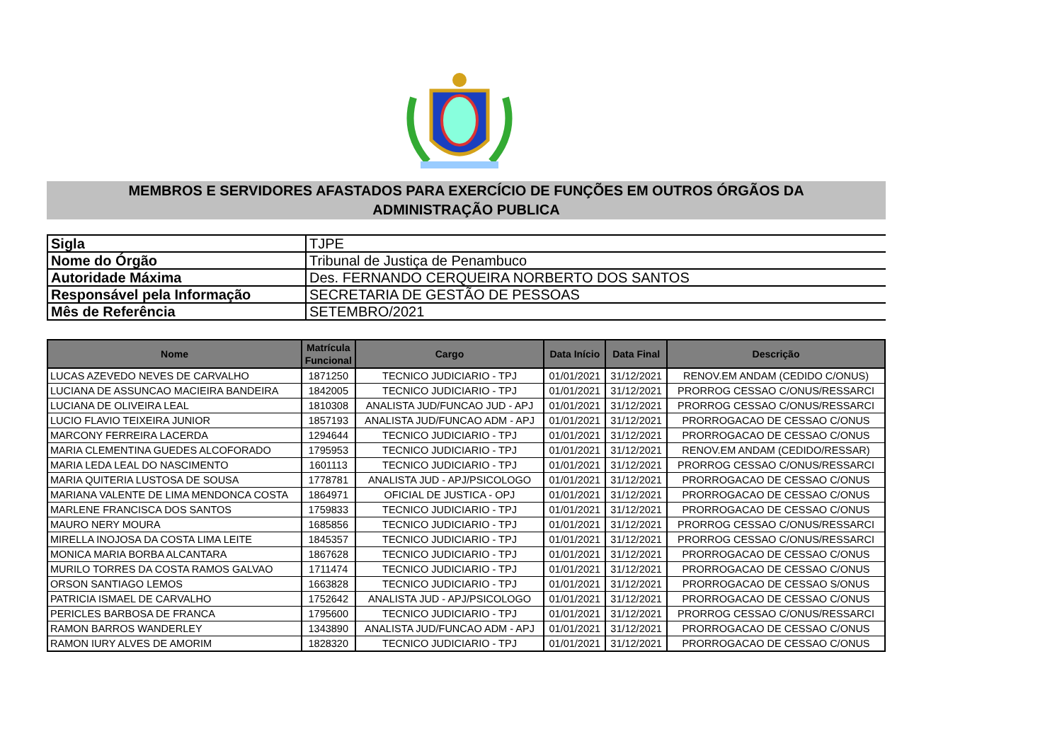MEMBROS E SERVIDORES AFASTADOS PARA EXERCÍCIO DE FUNÇÕES EM OUTROS ÓRGÃOS DA
ADMINISTRAÇÃO PUBLICA
| Sigla | TJPE |
| Nome do Órgão | Tribunal de Justiça de Penambuco |
| Autoridade Máxima | Des. FERNANDO CERQUEIRA NORBERTO DOS SANTOS |
| Responsável pela Informação | SECRETARIA DE GESTÃO DE PESSOAS |
| Mês de Referência | SETEMBRO/2021 |
| Nome | Matrícula Funcional | Cargo | Data Início | Data Final | Descrição |
| --- | --- | --- | --- | --- | --- |
| LUCAS AZEVEDO NEVES DE CARVALHO | 1871250 | TECNICO JUDICIARIO - TPJ | 01/01/2021 | 31/12/2021 | RENOV.EM ANDAM (CEDIDO C/ONUS) |
| LUCIANA DE ASSUNCAO MACIEIRA BANDEIRA | 1842005 | TECNICO JUDICIARIO - TPJ | 01/01/2021 | 31/12/2021 | PRORROG CESSAO C/ONUS/RESSARCI |
| LUCIANA DE OLIVEIRA LEAL | 1810308 | ANALISTA JUD/FUNCAO JUD - APJ | 01/01/2021 | 31/12/2021 | PRORROG CESSAO C/ONUS/RESSARCI |
| LUCIO FLAVIO TEIXEIRA JUNIOR | 1857193 | ANALISTA JUD/FUNCAO ADM - APJ | 01/01/2021 | 31/12/2021 | PRORROGACAO DE CESSAO C/ONUS |
| MARCONY FERREIRA LACERDA | 1294644 | TECNICO JUDICIARIO - TPJ | 01/01/2021 | 31/12/2021 | PRORROGACAO DE CESSAO C/ONUS |
| MARIA CLEMENTINA GUEDES ALCOFORADO | 1795953 | TECNICO JUDICIARIO - TPJ | 01/01/2021 | 31/12/2021 | RENOV.EM ANDAM (CEDIDO/RESSAR) |
| MARIA LEDA LEAL DO NASCIMENTO | 1601113 | TECNICO JUDICIARIO - TPJ | 01/01/2021 | 31/12/2021 | PRORROG CESSAO C/ONUS/RESSARCI |
| MARIA QUITERIA LUSTOSA DE SOUSA | 1778781 | ANALISTA JUD - APJ/PSICOLOGO | 01/01/2021 | 31/12/2021 | PRORROGACAO DE CESSAO C/ONUS |
| MARIANA VALENTE DE LIMA MENDONCA COSTA | 1864971 | OFICIAL DE JUSTICA - OPJ | 01/01/2021 | 31/12/2021 | PRORROGACAO DE CESSAO C/ONUS |
| MARLENE FRANCISCA DOS SANTOS | 1759833 | TECNICO JUDICIARIO - TPJ | 01/01/2021 | 31/12/2021 | PRORROGACAO DE CESSAO C/ONUS |
| MAURO NERY MOURA | 1685856 | TECNICO JUDICIARIO - TPJ | 01/01/2021 | 31/12/2021 | PRORROG CESSAO C/ONUS/RESSARCI |
| MIRELLA INOJOSA DA COSTA LIMA LEITE | 1845357 | TECNICO JUDICIARIO - TPJ | 01/01/2021 | 31/12/2021 | PRORROG CESSAO C/ONUS/RESSARCI |
| MONICA MARIA BORBA ALCANTARA | 1867628 | TECNICO JUDICIARIO - TPJ | 01/01/2021 | 31/12/2021 | PRORROGACAO DE CESSAO C/ONUS |
| MURILO TORRES DA COSTA RAMOS GALVAO | 1711474 | TECNICO JUDICIARIO - TPJ | 01/01/2021 | 31/12/2021 | PRORROGACAO DE CESSAO C/ONUS |
| ORSON SANTIAGO LEMOS | 1663828 | TECNICO JUDICIARIO - TPJ | 01/01/2021 | 31/12/2021 | PRORROGACAO DE CESSAO S/ONUS |
| PATRICIA ISMAEL DE CARVALHO | 1752642 | ANALISTA JUD - APJ/PSICOLOGO | 01/01/2021 | 31/12/2021 | PRORROGACAO DE CESSAO C/ONUS |
| PERICLES BARBOSA DE FRANCA | 1795600 | TECNICO JUDICIARIO - TPJ | 01/01/2021 | 31/12/2021 | PRORROG CESSAO C/ONUS/RESSARCI |
| RAMON BARROS WANDERLEY | 1343890 | ANALISTA JUD/FUNCAO ADM - APJ | 01/01/2021 | 31/12/2021 | PRORROGACAO DE CESSAO C/ONUS |
| RAMON IURY ALVES DE AMORIM | 1828320 | TECNICO JUDICIARIO - TPJ | 01/01/2021 | 31/12/2021 | PRORROGACAO DE CESSAO C/ONUS |